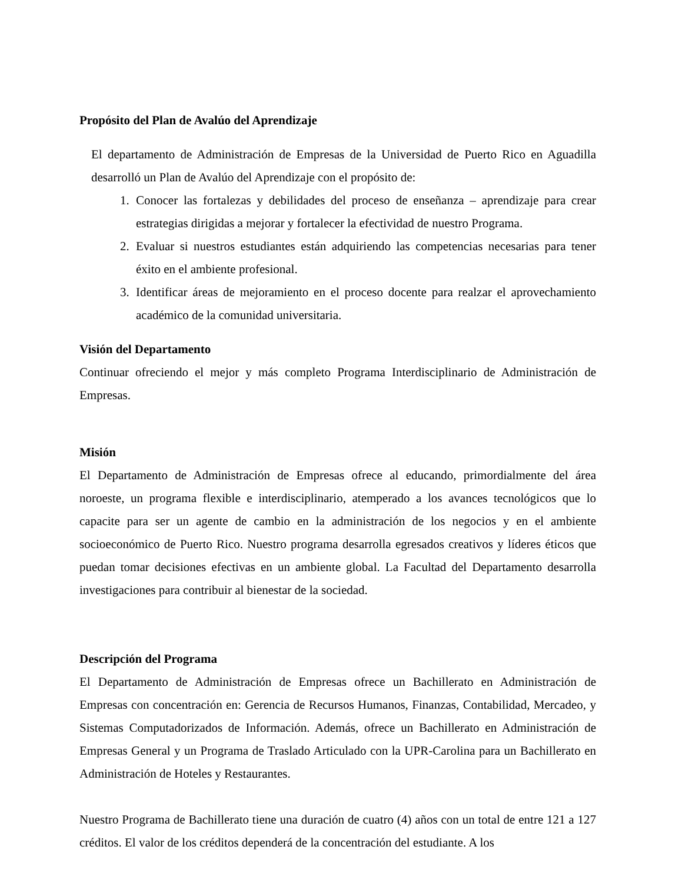Propósito del Plan de Avalúo del Aprendizaje
El departamento de Administración de Empresas de la Universidad de Puerto Rico en Aguadilla desarrolló un Plan de Avalúo del Aprendizaje con el propósito de:
1. Conocer las fortalezas y debilidades del proceso de enseñanza – aprendizaje para crear estrategias dirigidas a mejorar y fortalecer la efectividad de nuestro Programa.
2. Evaluar si nuestros estudiantes están adquiriendo las competencias necesarias para tener éxito en el ambiente profesional.
3. Identificar áreas de mejoramiento en el proceso docente para realzar el aprovechamiento académico de la comunidad universitaria.
Visión del Departamento
Continuar ofreciendo el mejor y más completo Programa Interdisciplinario de Administración de Empresas.
Misión
El Departamento de Administración de Empresas ofrece al educando, primordialmente del área noroeste, un programa flexible e interdisciplinario, atemperado a los avances tecnológicos que lo capacite para ser un agente de cambio en la administración de los negocios y en el ambiente socioeconómico de Puerto Rico. Nuestro programa desarrolla egresados creativos y líderes éticos que puedan tomar decisiones efectivas en un ambiente global. La Facultad del Departamento desarrolla investigaciones para contribuir al bienestar de la sociedad.
Descripción del Programa
El Departamento de Administración de Empresas ofrece un Bachillerato en Administración de Empresas con concentración en: Gerencia de Recursos Humanos, Finanzas, Contabilidad, Mercadeo, y Sistemas Computadorizados de Información. Además, ofrece un Bachillerato en Administración de Empresas General y un Programa de Traslado Articulado con la UPR-Carolina para un Bachillerato en Administración de Hoteles y Restaurantes.
Nuestro Programa de Bachillerato tiene una duración de cuatro (4) años con un total de entre 121 a 127 créditos. El valor de los créditos dependerá de la concentración del estudiante. A los